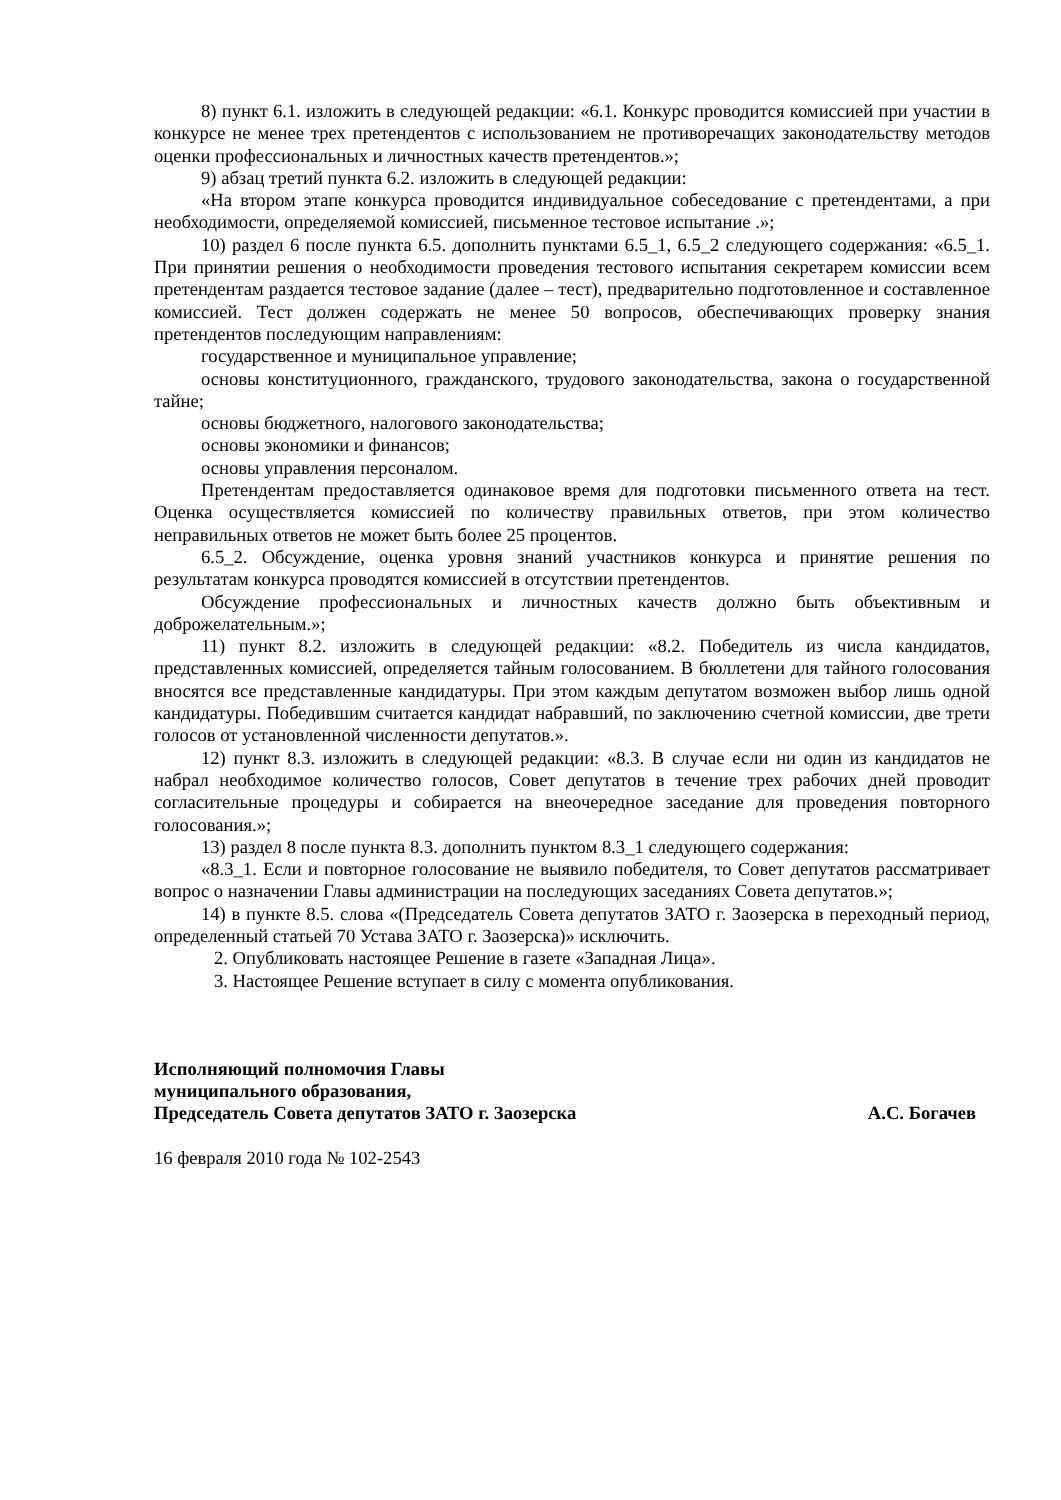8) пункт 6.1. изложить в следующей редакции: «6.1. Конкурс проводится комиссией при участии в конкурсе не менее трех претендентов с использованием не противоречащих законодательству методов оценки профессиональных и личностных качеств претендентов.»;
9) абзац третий пункта 6.2. изложить в следующей редакции:
«На втором этапе конкурса проводится индивидуальное собеседование с претендентами, а при необходимости, определяемой комиссией, письменное тестовое испытание .»;
10) раздел 6 после пункта 6.5. дополнить пунктами 6.5_1, 6.5_2 следующего содержания: «6.5_1. При принятии решения о необходимости проведения тестового испытания секретарем комиссии всем претендентам раздается тестовое задание (далее – тест), предварительно подготовленное и составленное комиссией. Тест должен содержать не менее 50 вопросов, обеспечивающих проверку знания претендентов последующим направлениям:
государственное и муниципальное управление;
основы конституционного, гражданского, трудового законодательства, закона о государственной тайне;
основы бюджетного, налогового законодательства;
основы экономики и финансов;
основы управления персоналом.
Претендентам предоставляется одинаковое время для подготовки письменного ответа на тест. Оценка осуществляется комиссией по количеству правильных ответов, при этом количество неправильных ответов не может быть более 25 процентов.
6.5_2. Обсуждение, оценка уровня знаний участников конкурса и принятие решения по результатам конкурса проводятся комиссией в отсутствии претендентов.
Обсуждение профессиональных и личностных качеств должно быть объективным и доброжелательным.»;
11) пункт 8.2. изложить в следующей редакции: «8.2. Победитель из числа кандидатов, представленных комиссией, определяется тайным голосованием. В бюллетени для тайного голосования вносятся все представленные кандидатуры. При этом каждым депутатом возможен выбор лишь одной кандидатуры. Победившим считается кандидат набравший, по заключению счетной комиссии, две трети голосов от установленной численности депутатов.».
12) пункт 8.3. изложить в следующей редакции: «8.3. В случае если ни один из кандидатов не набрал необходимое количество голосов, Совет депутатов в течение трех рабочих дней проводит согласительные процедуры и собирается на внеочередное заседание для проведения повторного голосования.»;
13) раздел 8 после пункта 8.3. дополнить пунктом 8.3_1 следующего содержания:
«8.3_1. Если и повторное голосование не выявило победителя, то Совет депутатов рассматривает вопрос о назначении Главы администрации на последующих заседаниях Совета депутатов.»;
14) в пункте 8.5. слова «(Председатель Совета депутатов ЗАТО г. Заозерска в переходный период, определенный статьей 70 Устава ЗАТО г. Заозерска)» исключить.
2. Опубликовать настоящее Решение в газете «Западная Лица».
3. Настоящее Решение вступает в силу с момента опубликования.
Исполняющий полномочия Главы
муниципального образования,
Председатель Совета депутатов ЗАТО г. Заозерска А.С. Богачев
16 февраля 2010 года № 102-2543